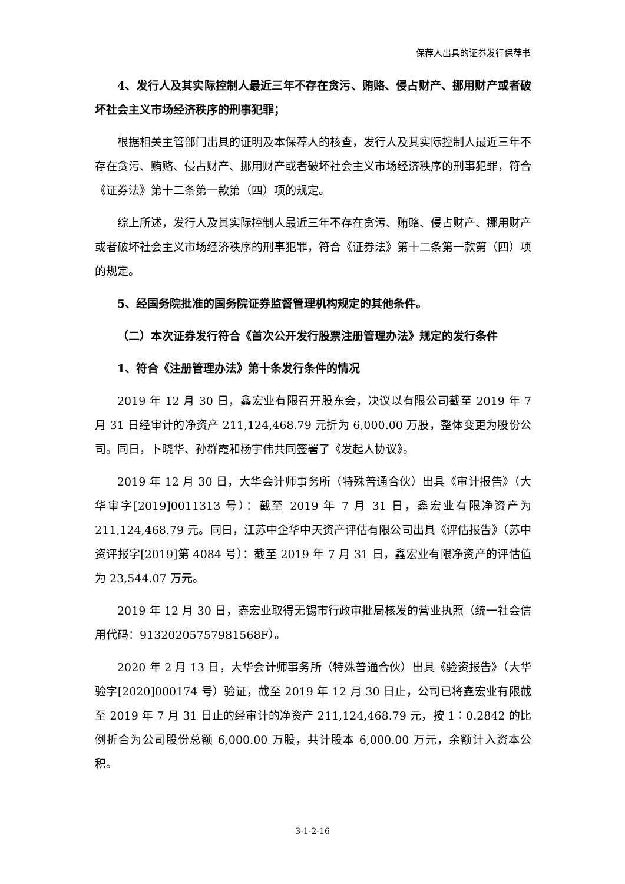保荐人出具的证券发行保荐书
4、发行人及其实际控制人最近三年不存在贪污、贿赂、侵占财产、挪用财产或者破坏社会主义市场经济秩序的刑事犯罪；
根据相关主管部门出具的证明及本保荐人的核查，发行人及其实际控制人最近三年不存在贪污、贿赂、侵占财产、挪用财产或者破坏社会主义市场经济秩序的刑事犯罪，符合《证券法》第十二条第一款第（四）项的规定。
综上所述，发行人及其实际控制人最近三年不存在贪污、贿赂、侵占财产、挪用财产或者破坏社会主义市场经济秩序的刑事犯罪，符合《证券法》第十二条第一款第（四）项的规定。
5、经国务院批准的国务院证券监督管理机构规定的其他条件。
（二）本次证券发行符合《首次公开发行股票注册管理办法》规定的发行条件
1、符合《注册管理办法》第十条发行条件的情况
2019 年 12 月 30 日，鑫宏业有限召开股东会，决议以有限公司截至 2019 年 7 月 31 日经审计的净资产 211,124,468.79 元折为 6,000.00 万股，整体变更为股份公司。同日，卜晓华、孙群霞和杨宇伟共同签署了《发起人协议》。
2019 年 12 月 30 日，大华会计师事务所（特殊普通合伙）出具《审计报告》（大华审字[2019]0011313 号）：截至 2019 年 7 月 31 日，鑫宏业有限净资产为 211,124,468.79 元。同日，江苏中企华中天资产评估有限公司出具《评估报告》（苏中资评报字[2019]第 4084 号）：截至 2019 年 7 月 31 日，鑫宏业有限净资产的评估值为 23,544.07 万元。
2019 年 12 月 30 日，鑫宏业取得无锡市行政审批局核发的营业执照（统一社会信用代码：913202057579815​68F）。
2020 年 2 月 13 日，大华会计师事务所（特殊普通合伙）出具《验资报告》（大华验字[2020]000174 号）验证，截至 2019 年 12 月 30 日止，公司已将鑫宏业有限截至 2019 年 7 月 31 日止的经审计的净资产 211,124,468.79 元，按 1∶0.2842 的比例折合为公司股份总额 6,000.00 万股，共计股本 6,000.00 万元，余额计入资本公积。
3-1-2-16